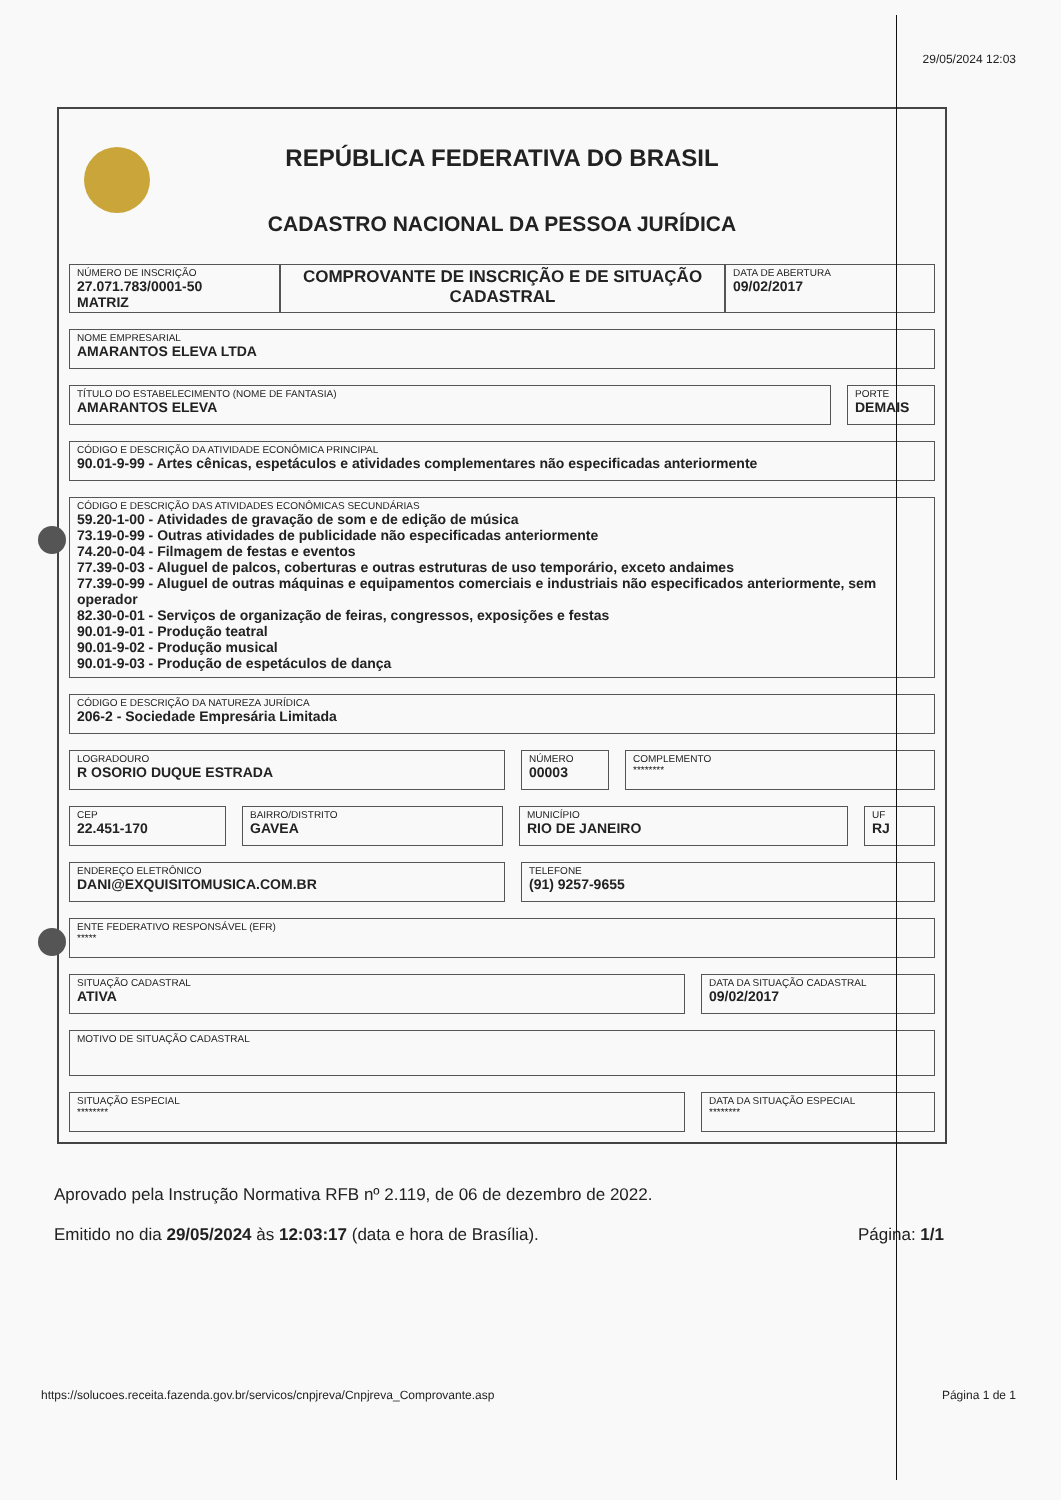29/05/2024 12:03
REPÚBLICA FEDERATIVA DO BRASIL
CADASTRO NACIONAL DA PESSOA JURÍDICA
NÚMERO DE INSCRIÇÃO
27.071.783/0001-50
MATRIZ
COMPROVANTE DE INSCRIÇÃO E DE SITUAÇÃO CADASTRAL
DATA DE ABERTURA
09/02/2017
NOME EMPRESARIAL
AMARANTOS ELEVA LTDA
TÍTULO DO ESTABELECIMENTO (NOME DE FANTASIA)
AMARANTOS ELEVA
PORTE
DEMAIS
CÓDIGO E DESCRIÇÃO DA ATIVIDADE ECONÔMICA PRINCIPAL
90.01-9-99 - Artes cênicas, espetáculos e atividades complementares não especificadas anteriormente
CÓDIGO E DESCRIÇÃO DAS ATIVIDADES ECONÔMICAS SECUNDÁRIAS
59.20-1-00 - Atividades de gravação de som e de edição de música
73.19-0-99 - Outras atividades de publicidade não especificadas anteriormente
74.20-0-04 - Filmagem de festas e eventos
77.39-0-03 - Aluguel de palcos, coberturas e outras estruturas de uso temporário, exceto andaimes
77.39-0-99 - Aluguel de outras máquinas e equipamentos comerciais e industriais não especificados anteriormente, sem operador
82.30-0-01 - Serviços de organização de feiras, congressos, exposições e festas
90.01-9-01 - Produção teatral
90.01-9-02 - Produção musical
90.01-9-03 - Produção de espetáculos de dança
CÓDIGO E DESCRIÇÃO DA NATUREZA JURÍDICA
206-2 - Sociedade Empresária Limitada
LOGRADOURO
R OSORIO DUQUE ESTRADA
NÚMERO
00003
COMPLEMENTO
********
CEP
22.451-170
BAIRRO/DISTRITO
GAVEA
MUNICÍPIO
RIO DE JANEIRO
UF
RJ
ENDEREÇO ELETRÔNICO
DANI@EXQUISITOMUSICA.COM.BR
TELEFONE
(91) 9257-9655
ENTE FEDERATIVO RESPONSÁVEL (EFR)
*****
SITUAÇÃO CADASTRAL
ATIVA
DATA DA SITUAÇÃO CADASTRAL
09/02/2017
MOTIVO DE SITUAÇÃO CADASTRAL
SITUAÇÃO ESPECIAL
********
DATA DA SITUAÇÃO ESPECIAL
********
Aprovado pela Instrução Normativa RFB nº 2.119, de 06 de dezembro de 2022.
Emitido no dia 29/05/2024 às 12:03:17 (data e hora de Brasília). Página: 1/1
https://solucoes.receita.fazenda.gov.br/servicos/cnpjreva/Cnpjreva_Comprovante.asp
Página 1 de 1